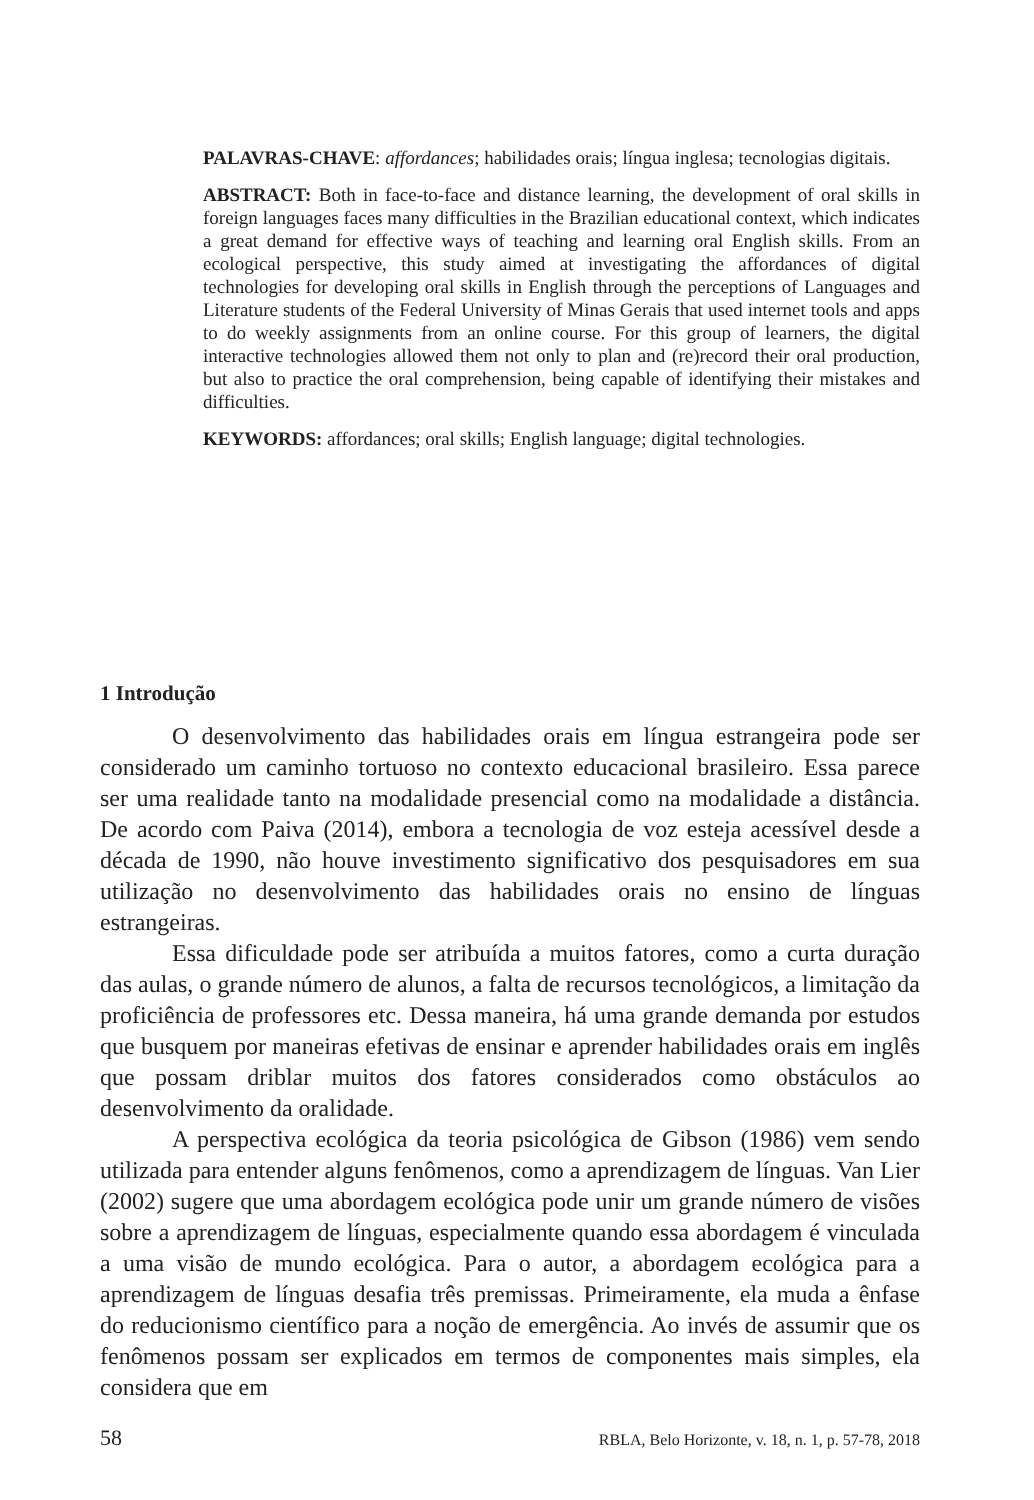PALAVRAS-CHAVE: affordances; habilidades orais; língua inglesa; tecnologias digitais.
ABSTRACT: Both in face-to-face and distance learning, the development of oral skills in foreign languages faces many difficulties in the Brazilian educational context, which indicates a great demand for effective ways of teaching and learning oral English skills. From an ecological perspective, this study aimed at investigating the affordances of digital technologies for developing oral skills in English through the perceptions of Languages and Literature students of the Federal University of Minas Gerais that used internet tools and apps to do weekly assignments from an online course. For this group of learners, the digital interactive technologies allowed them not only to plan and (re)record their oral production, but also to practice the oral comprehension, being capable of identifying their mistakes and difficulties.
KEYWORDS: affordances; oral skills; English language; digital technologies.
1 Introdução
O desenvolvimento das habilidades orais em língua estrangeira pode ser considerado um caminho tortuoso no contexto educacional brasileiro. Essa parece ser uma realidade tanto na modalidade presencial como na modalidade a distância. De acordo com Paiva (2014), embora a tecnologia de voz esteja acessível desde a década de 1990, não houve investimento significativo dos pesquisadores em sua utilização no desenvolvimento das habilidades orais no ensino de línguas estrangeiras.
Essa dificuldade pode ser atribuída a muitos fatores, como a curta duração das aulas, o grande número de alunos, a falta de recursos tecnológicos, a limitação da proficiência de professores etc. Dessa maneira, há uma grande demanda por estudos que busquem por maneiras efetivas de ensinar e aprender habilidades orais em inglês que possam driblar muitos dos fatores considerados como obstáculos ao desenvolvimento da oralidade.
A perspectiva ecológica da teoria psicológica de Gibson (1986) vem sendo utilizada para entender alguns fenômenos, como a aprendizagem de línguas. Van Lier (2002) sugere que uma abordagem ecológica pode unir um grande número de visões sobre a aprendizagem de línguas, especialmente quando essa abordagem é vinculada a uma visão de mundo ecológica. Para o autor, a abordagem ecológica para a aprendizagem de línguas desafia três premissas. Primeiramente, ela muda a ênfase do reducionismo científico para a noção de emergência. Ao invés de assumir que os fenômenos possam ser explicados em termos de componentes mais simples, ela considera que em
58 RBLA, Belo Horizonte, v. 18, n. 1, p. 57-78, 2018